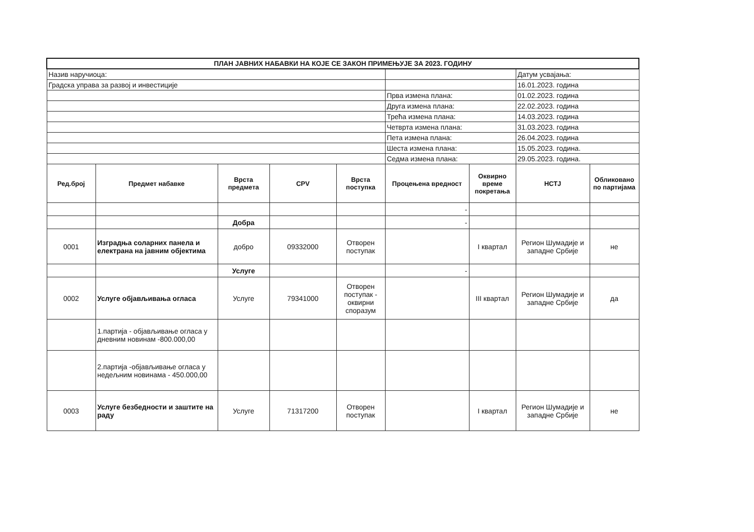| ПЛАН ЈАВНИХ НАБАВКИ НА КОЈЕ СЕ ЗАКОН ПРИМЕЊУЈЕ ЗА 2023. ГОДИНУ | | | | | | | | |
| Назив наручиоца: | | | | | | | Датум усвајања: | |
| Градска управа за развој и инвестиције | | | | | | | 16.01.2023. година | |
| | | | | | Прва измена плана: | | 01.02.2023. година | |
| | | | | | Друга измена плана: | | 22.02.2023. година | |
| | | | | | Трећа измена плана: | | 14.03.2023. година | |
| | | | | | Четврта измена плана: | | 31.03.2023. година | |
| | | | | | Пета измена плана: | | 26.04.2023. година | |
| | | | | | Шеста измена плана: | | 15.05.2023. година. | |
| | | | | | Седма измена плана: | | 29.05.2023. година. | |
| Ред.број | Предмет набавке | Врста предмета | CPV | Врста поступка | Процењена вредност | Оквирно време покретања | НСТЈ | Обликовано по партијама |
| | | | | | - | | | |
| | | Добра | | | - | | | |
| 0001 | Изградња соларних панела и електрана на јавним објектима | добро | 09332000 | Отворен поступак | | I квартал | Регион Шумадије и западне Србије | не |
| | | Услуге | | | - | | | |
| 0002 | Услуге објављивања огласа | Услуге | 79341000 | Отворен поступак - оквирни споразум | | III квартал | Регион Шумадије и западне Србије | да |
| | 1.партија - објављивање огласа у дневним новинам -800.000,00 | | | | | | | |
| | 2.партија -објављивање огласа у недељним новинама - 450.000,00 | | | | | | | |
| 0003 | Услуге безбедности и заштите на раду | Услуге | 71317200 | Отворен поступак | | I квартал | Регион Шумадије и западне Србије | не |